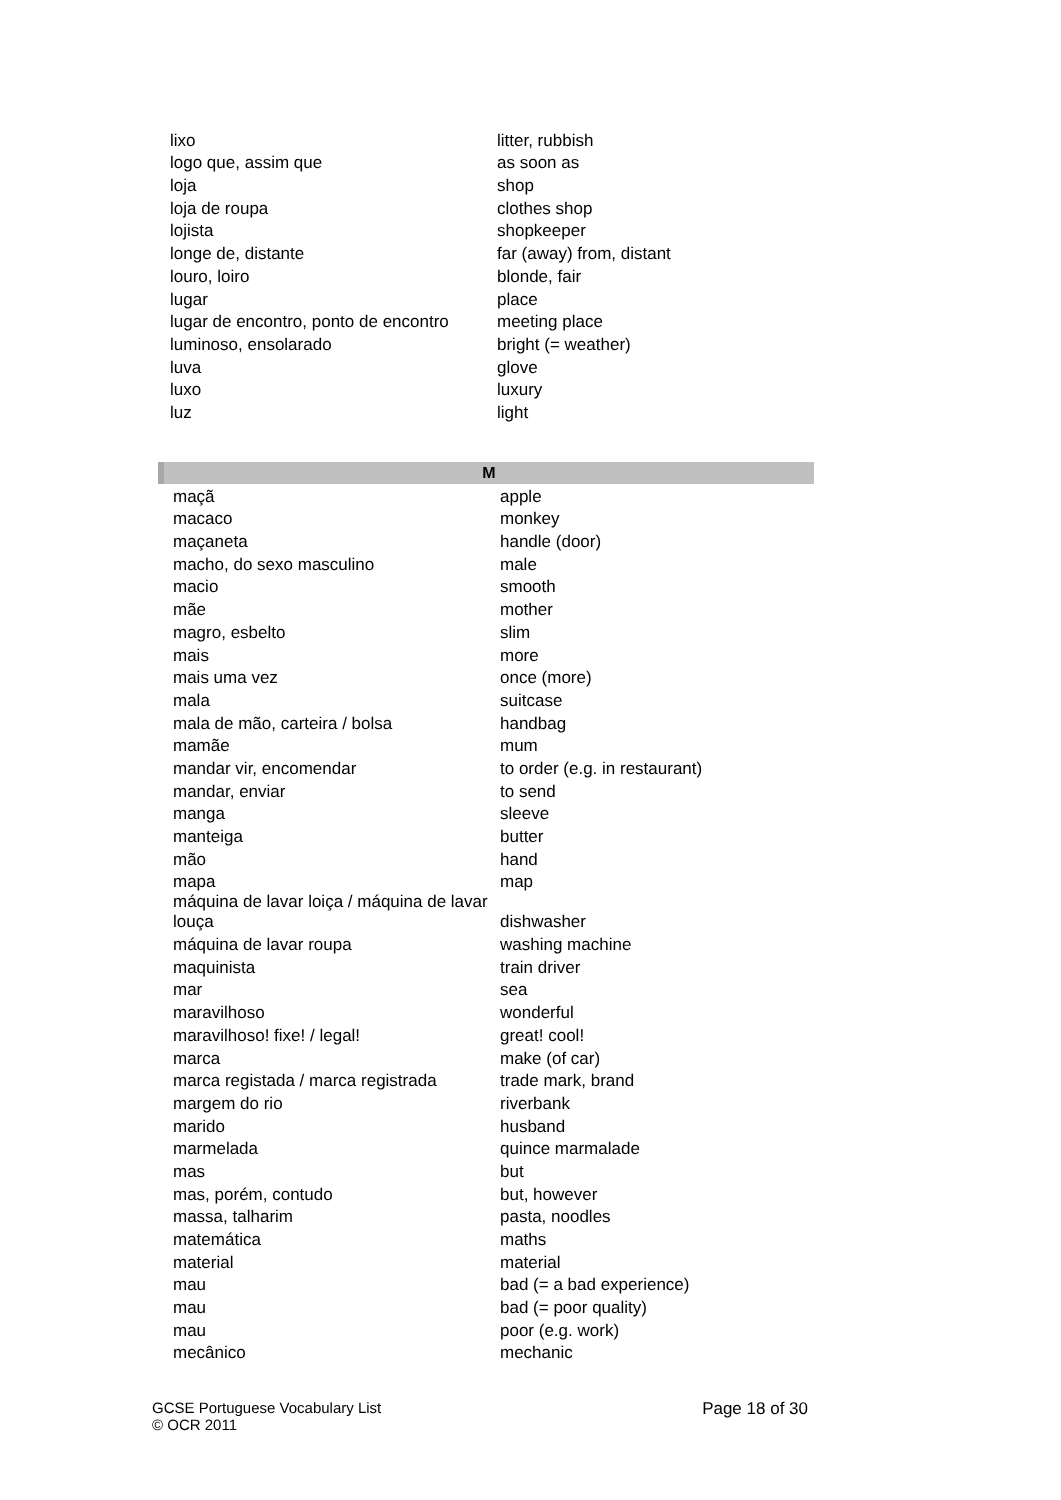| lixo | litter, rubbish |
| logo que, assim que | as soon as |
| loja | shop |
| loja de roupa | clothes shop |
| lojista | shopkeeper |
| longe de, distante | far (away) from, distant |
| louro, loiro | blonde, fair |
| lugar | place |
| lugar de encontro, ponto de encontro | meeting place |
| luminoso, ensolarado | bright (= weather) |
| luva | glove |
| luxo | luxury |
| luz | light |
| M | |
| --- | --- |
| maçã | apple |
| macaco | monkey |
| maçaneta | handle (door) |
| macho, do sexo masculino | male |
| macio | smooth |
| mãe | mother |
| magro, esbelto | slim |
| mais | more |
| mais uma vez | once (more) |
| mala | suitcase |
| mala de mão, carteira / bolsa | handbag |
| mamãe | mum |
| mandar vir, encomendar | to order (e.g. in restaurant) |
| mandar, enviar | to send |
| manga | sleeve |
| manteiga | butter |
| mão | hand |
| mapa | map |
| máquina de lavar loiça / máquina de lavar louça | dishwasher |
| máquina de lavar roupa | washing machine |
| maquinista | train driver |
| mar | sea |
| maravilhoso | wonderful |
| maravilhoso! fixe! / legal! | great! cool! |
| marca | make (of car) |
| marca registada / marca registrada | trade mark, brand |
| margem do rio | riverbank |
| marido | husband |
| marmelada | quince marmalade |
| mas | but |
| mas, porém, contudo | but, however |
| massa, talharim | pasta, noodles |
| matemática | maths |
| material | material |
| mau | bad (= a bad experience) |
| mau | bad (= poor quality) |
| mau | poor (e.g. work) |
| mecânico | mechanic |
GCSE Portuguese Vocabulary List
© OCR 2011
Page 18 of 30